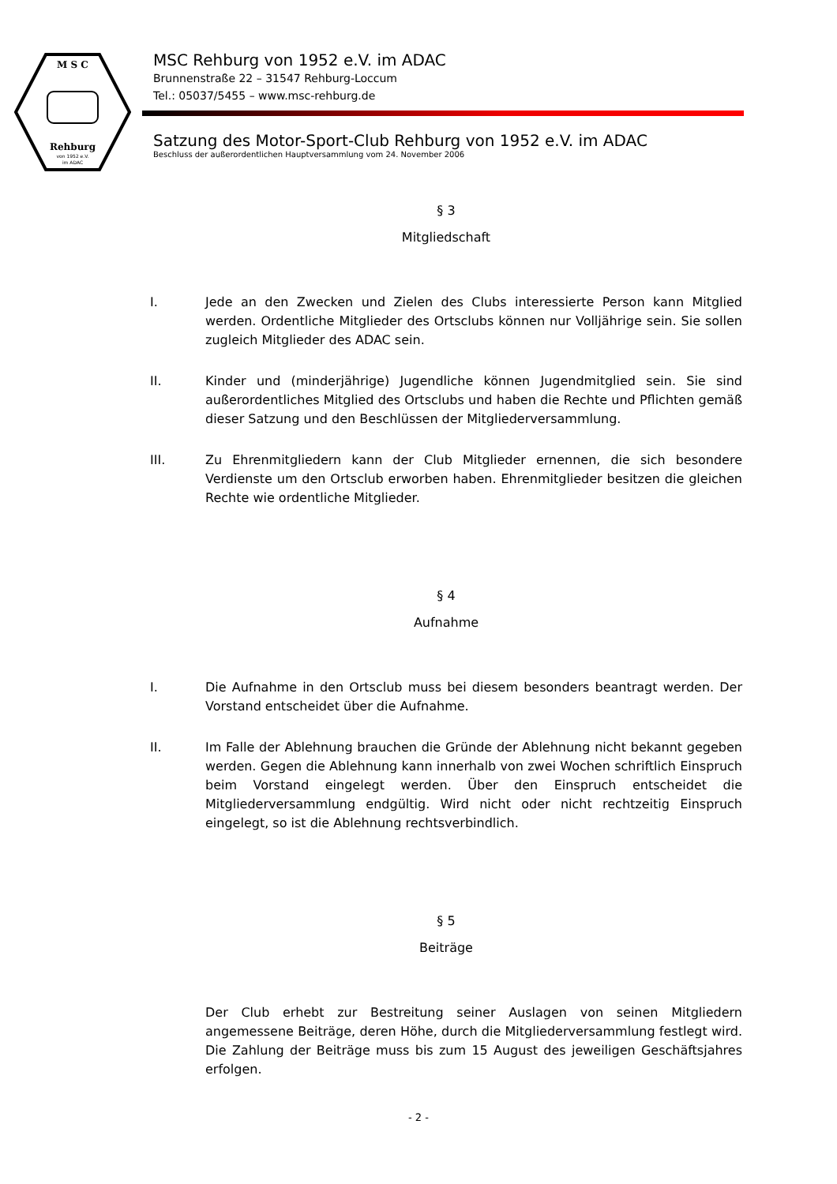M S C
Rehburg
von 1952 e.V.
im ADAC
MSC Rehburg von 1952 e.V. im ADAC
Brunnenstraße 22 – 31547 Rehburg-Loccum
Tel.: 05037/5455 – www.msc-rehburg.de
Satzung des Motor-Sport-Club Rehburg von 1952 e.V. im ADAC
Beschluss der außerordentlichen Hauptversammlung vom 24. November 2006
§ 3
Mitgliedschaft
I. Jede an den Zwecken und Zielen des Clubs interessierte Person kann Mitglied werden. Ordentliche Mitglieder des Ortsclubs können nur Volljährige sein. Sie sollen zugleich Mitglieder des ADAC sein.
II. Kinder und (minderjährige) Jugendliche können Jugendmitglied sein. Sie sind außerordentliches Mitglied des Ortsclubs und haben die Rechte und Pflichten gemäß dieser Satzung und den Beschlüssen der Mitgliederversammlung.
III. Zu Ehrenmitgliedern kann der Club Mitglieder ernennen, die sich besondere Verdienste um den Ortsclub erworben haben. Ehrenmitglieder besitzen die gleichen Rechte wie ordentliche Mitglieder.
§ 4
Aufnahme
I. Die Aufnahme in den Ortsclub muss bei diesem besonders beantragt werden. Der Vorstand entscheidet über die Aufnahme.
II. Im Falle der Ablehnung brauchen die Gründe der Ablehnung nicht bekannt gegeben werden. Gegen die Ablehnung kann innerhalb von zwei Wochen schriftlich Einspruch beim Vorstand eingelegt werden. Über den Einspruch entscheidet die Mitgliederversammlung endgültig. Wird nicht oder nicht rechtzeitig Einspruch eingelegt, so ist die Ablehnung rechtsverbindlich.
§ 5
Beiträge
Der Club erhebt zur Bestreitung seiner Auslagen von seinen Mitgliedern angemessene Beiträge, deren Höhe, durch die Mitgliederversammlung festlegt wird. Die Zahlung der Beiträge muss bis zum 15 August des jeweiligen Geschäftsjahres erfolgen.
- 2 -